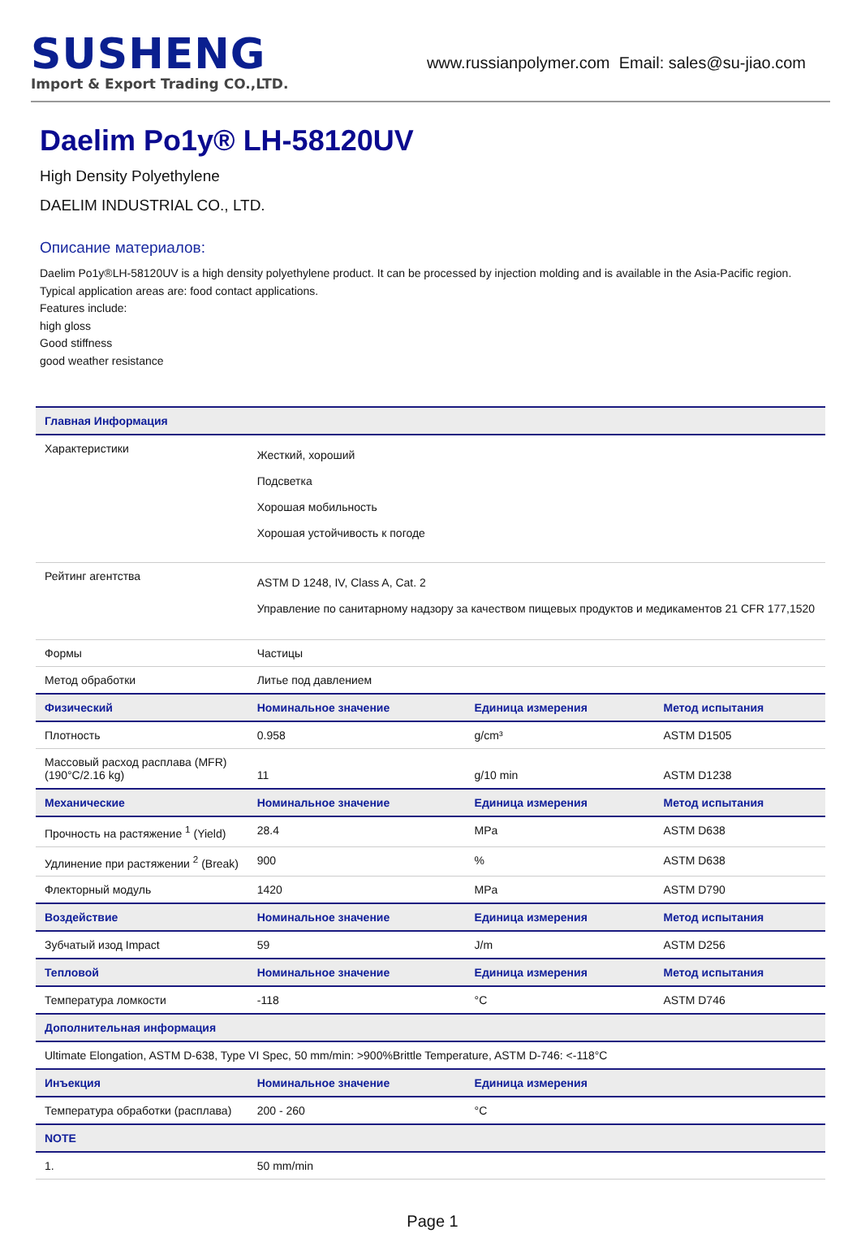SUSHENG
Import & Export Trading CO.,LTD.
www.russianpolymer.com Email: sales@su-jiao.com
Daelim Po1y® LH-58120UV
High Density Polyethylene
DAELIM INDUSTRIAL CO., LTD.
Описание материалов:
Daelim Po1y®LH-58120UV is a high density polyethylene product. It can be processed by injection molding and is available in the Asia-Pacific region.
Typical application areas are: food contact applications.
Features include:
high gloss
Good stiffness
good weather resistance
| Главная Информация | | | |
| --- | --- | --- | --- |
| Характеристики | Жесткий, хороший Подсветка Хорошая мобильность Хорошая устойчивость к погоде | | |
| Рейтинг агентства | ASTM D 1248, IV, Class A, Cat. 2 Управление по санитарному надзору за качеством пищевых продуктов и медикаментов 21 CFR 177,1520 | | |
| Формы | Частицы | | |
| Метод обработки | Литье под давлением | | |
| Физический | Номинальное значение | Единица измерения | Метод испытания |
| Плотность | 0.958 | g/cm³ | ASTM D1505 |
| Массовый расход расплава (MFR) (190°C/2.16 kg) | 11 | g/10 min | ASTM D1238 |
| Механические | Номинальное значение | Единица измерения | Метод испытания |
| Прочность на растяжение <sup>1</sup> (Yield) | 28.4 | MPa | ASTM D638 |
| Удлинение при растяжении <sup>2</sup> (Break) | 900 | % | ASTM D638 |
| Флекторный модуль | 1420 | MPa | ASTM D790 |
| Воздействие | Номинальное значение | Единица измерения | Метод испытания |
| Зубчатый изод Impact | 59 | J/m | ASTM D256 |
| Тепловой | Номинальное значение | Единица измерения | Метод испытания |
| Температура ломкости | -118 | °C | ASTM D746 |
| Дополнительная информация | | | |
| Ultimate Elongation, ASTM D-638, Type VI Spec, 50 mm/min: >900%Brittle Temperature, ASTM D-746: <-118°C | | | |
| Инъекция | Номинальное значение | Единица измерения | |
| Температура обработки (расплава) | 200 - 260 | °C | |
| NOTE | | | |
| 1. | 50 mm/min | | |
Page 1